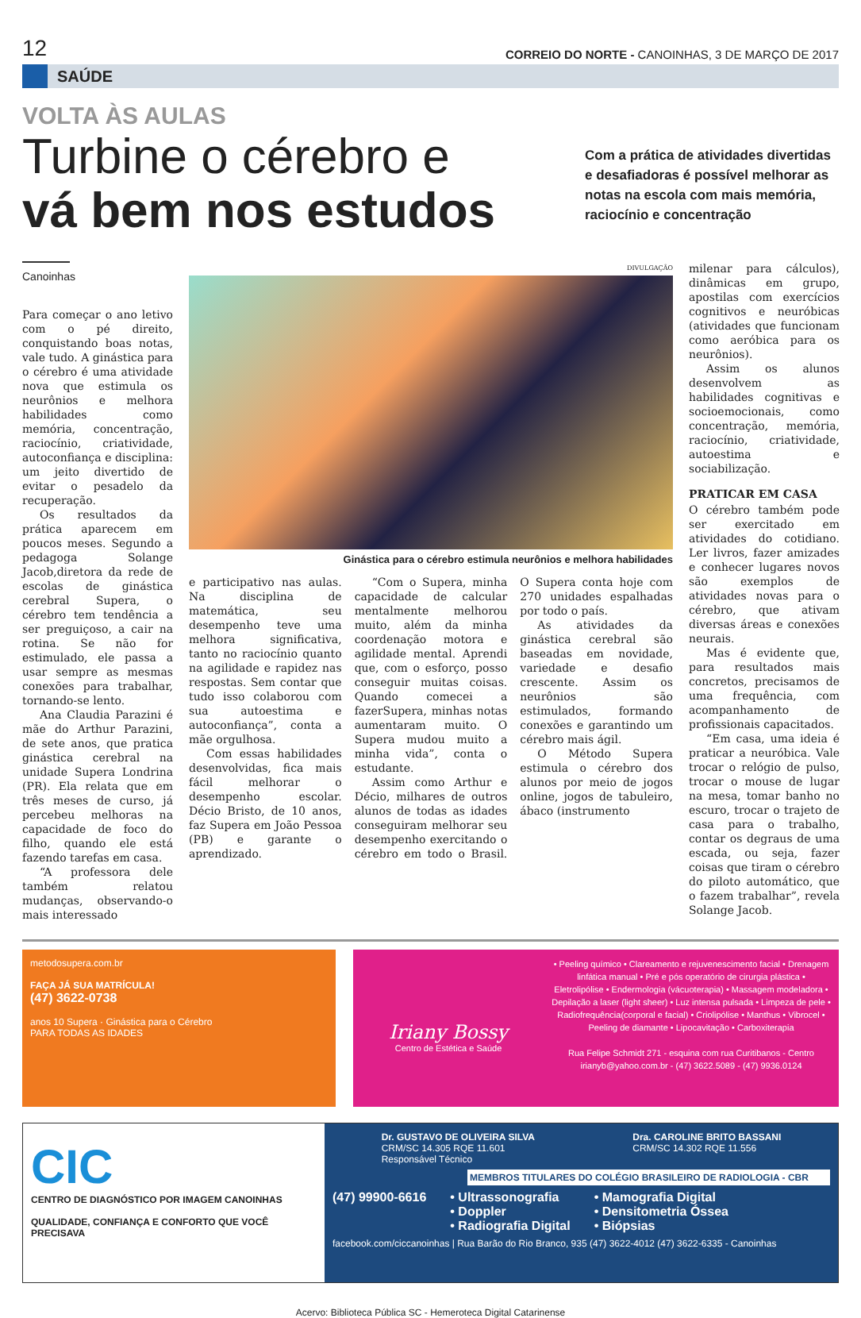12
CORREIO DO NORTE - CANOINHAS, 3 DE MARÇO DE 2017
SAÚDE
VOLTA ÀS AULAS
Turbine o cérebro e
vá bem nos estudos
Com a prática de atividades divertidas e desafiadoras é possível melhorar as notas na escola com mais memória, raciocínio e concentração
Canoinhas
Para começar o ano letivo com o pé direito, conquistando boas notas, vale tudo. A ginástica para o cérebro é uma atividade nova que estimula os neurônios e melhora habilidades como memória, concentração, raciocínio, criatividade, autoconfiança e disciplina: um jeito divertido de evitar o pesadelo da recuperação.
Os resultados da prática aparecem em poucos meses. Segundo a pedagoga Solange Jacob,diretora da rede de escolas de ginástica cerebral Supera, o cérebro tem tendência a ser preguiçoso, a cair na rotina. Se não for estimulado, ele passa a usar sempre as mesmas conexões para trabalhar, tornando-se lento.
Ana Claudia Parazini é mãe do Arthur Parazini, de sete anos, que pratica ginástica cerebral na unidade Supera Londrina (PR). Ela relata que em três meses de curso, já percebeu melhoras na capacidade de foco do filho, quando ele está fazendo tarefas em casa.
“A professora dele também relatou mudanças, observando-o mais interessado
DIVULGAÇÃO
Ginástica para o cérebro estimula neurônios e melhora habilidades
e participativo nas aulas. Na disciplina de matemática, seu desempenho teve uma melhora significativa, tanto no raciocínio quanto na agilidade e rapidez nas respostas. Sem contar que tudo isso colaborou com sua autoestima e autoconfiança”, conta a mãe orgulhosa.
Com essas habilidades desenvolvidas, fica mais fácil melhorar o desempenho escolar. Décio Bristo, de 10 anos, faz Supera em João Pessoa (PB) e garante o aprendizado.
“Com o Supera, minha capacidade de calcular mentalmente melhorou muito, além da minha coordenação motora e agilidade mental. Aprendi que, com o esforço, posso conseguir muitas coisas. Quando comecei a fazerSupera, minhas notas aumentaram muito. O Supera mudou muito a minha vida”, conta o estudante.
Assim como Arthur e Décio, milhares de outros alunos de todas as idades conseguiram melhorar seu desempenho exercitando o cérebro em todo o Brasil. O Supera conta hoje com 270 unidades espalhadas por todo o país.
As atividades da ginástica cerebral são baseadas em novidade, variedade e desafio crescente. Assim os neurônios são estimulados, formando conexões e garantindo um cérebro mais ágil.
O Método Supera estimula o cérebro dos alunos por meio de jogos online, jogos de tabuleiro, ábaco (instrumento
milenar para cálculos), dinâmicas em grupo, apostilas com exercícios cognitivos e neuróbicas (atividades que funcionam como aeróbica para os neurônios).
Assim os alunos desenvolvem as habilidades cognitivas e socioemocionais, como concentração, memória, raciocínio, criatividade, autoestima e sociabilização.
PRATICAR EM CASA
O cérebro também pode ser exercitado em atividades do cotidiano. Ler livros, fazer amizades e conhecer lugares novos são exemplos de atividades novas para o cérebro, que ativam diversas áreas e conexões neurais.
Mas é evidente que, para resultados mais concretos, precisamos de uma frequência, com acompanhamento de profissionais capacitados.
“Em casa, uma ideia é praticar a neuróbica. Vale trocar o relógio de pulso, trocar o mouse de lugar na mesa, tomar banho no escuro, trocar o trajeto de casa para o trabalho, contar os degraus de uma escada, ou seja, fazer coisas que tiram o cérebro do piloto automático, que o fazem trabalhar”, revela Solange Jacob.
metodosupera.com.br
FAÇA JÁ SUA MATRÍCULA!
(47) 3622-0738
anos 10 Supera · Ginástica para o Cérebro
PARA TODAS AS IDADES
Iriany Bossy
Centro de Estética e Saúde
• Peeling químico • Clareamento e rejuvenescimento facial • Drenagem linfática manual • Pré e pós operatório de cirurgia plástica • Eletrolipólise • Endermologia (vácuoterapia) • Massagem modeladora • Depilação a laser (light sheer) • Luz intensa pulsada • Limpeza de pele • Radiofrequência(corporal e facial) • Criolipólise • Manthus • Vibrocel • Peeling de diamante • Lipocavitação • Carboxiterapia
Rua Felipe Schmidt 271 - esquina com rua Curitibanos - Centro
irianyb@yahoo.com.br - (47) 3622.5089 - (47) 9936.0124
CIC
CENTRO DE DIAGNÓSTICO POR IMAGEM CANOINHAS
QUALIDADE, CONFIANÇA E CONFORTO QUE VOCÊ PRECISAVA
Dr. GUSTAVO DE OLIVEIRA SILVA
CRM/SC 14.305 RQE 11.601
Responsável Técnico
Dra. CAROLINE BRITO BASSANI
CRM/SC 14.302 RQE 11.556
MEMBROS TITULARES DO COLÉGIO BRASILEIRO DE RADIOLOGIA - CBR
(47) 99900-6616 • Ultrassonografia
• Doppler
• Radiografia Digital
• Mamografia Digital
• Densitometria Óssea
• Biópsias
facebook.com/ciccanoinhas | Rua Barão do Rio Branco, 935 (47) 3622-4012 (47) 3622-6335 - Canoinhas
Acervo: Biblioteca Pública SC - Hemeroteca Digital Catarinense